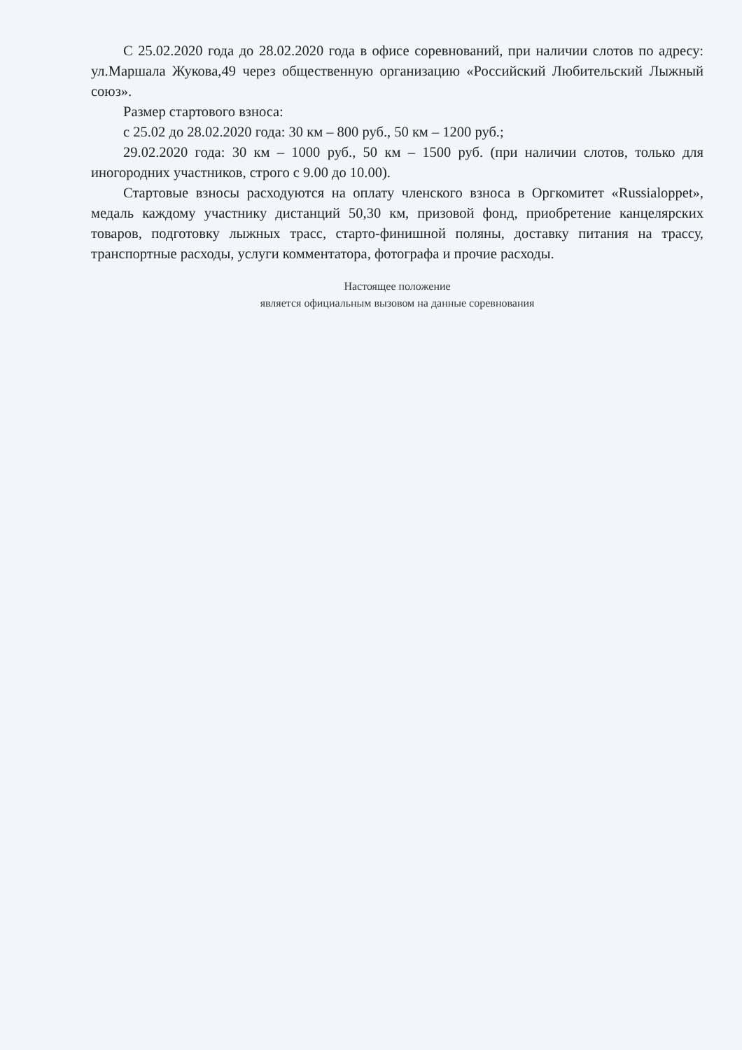С 25.02.2020 года до 28.02.2020 года в офисе соревнований, при наличии слотов по адресу: ул.Маршала Жукова,49 через общественную организацию «Российский Любительский Лыжный союз».
Размер стартового взноса:
с 25.02 до 28.02.2020 года: 30 км – 800 руб., 50 км – 1200 руб.;
29.02.2020 года: 30 км – 1000 руб., 50 км – 1500 руб. (при наличии слотов, только для иногородних участников, строго с 9.00 до 10.00).
Стартовые взносы расходуются на оплату членского взноса в Оргкомитет «Russialoppet», медаль каждому участнику дистанций 50,30 км, призовой фонд, приобретение канцелярских товаров, подготовку лыжных трасс, старто-финишной поляны, доставку питания на трассу, транспортные расходы, услуги комментатора, фотографа и прочие расходы.
Настоящее положение
является официальным вызовом на данные соревнования